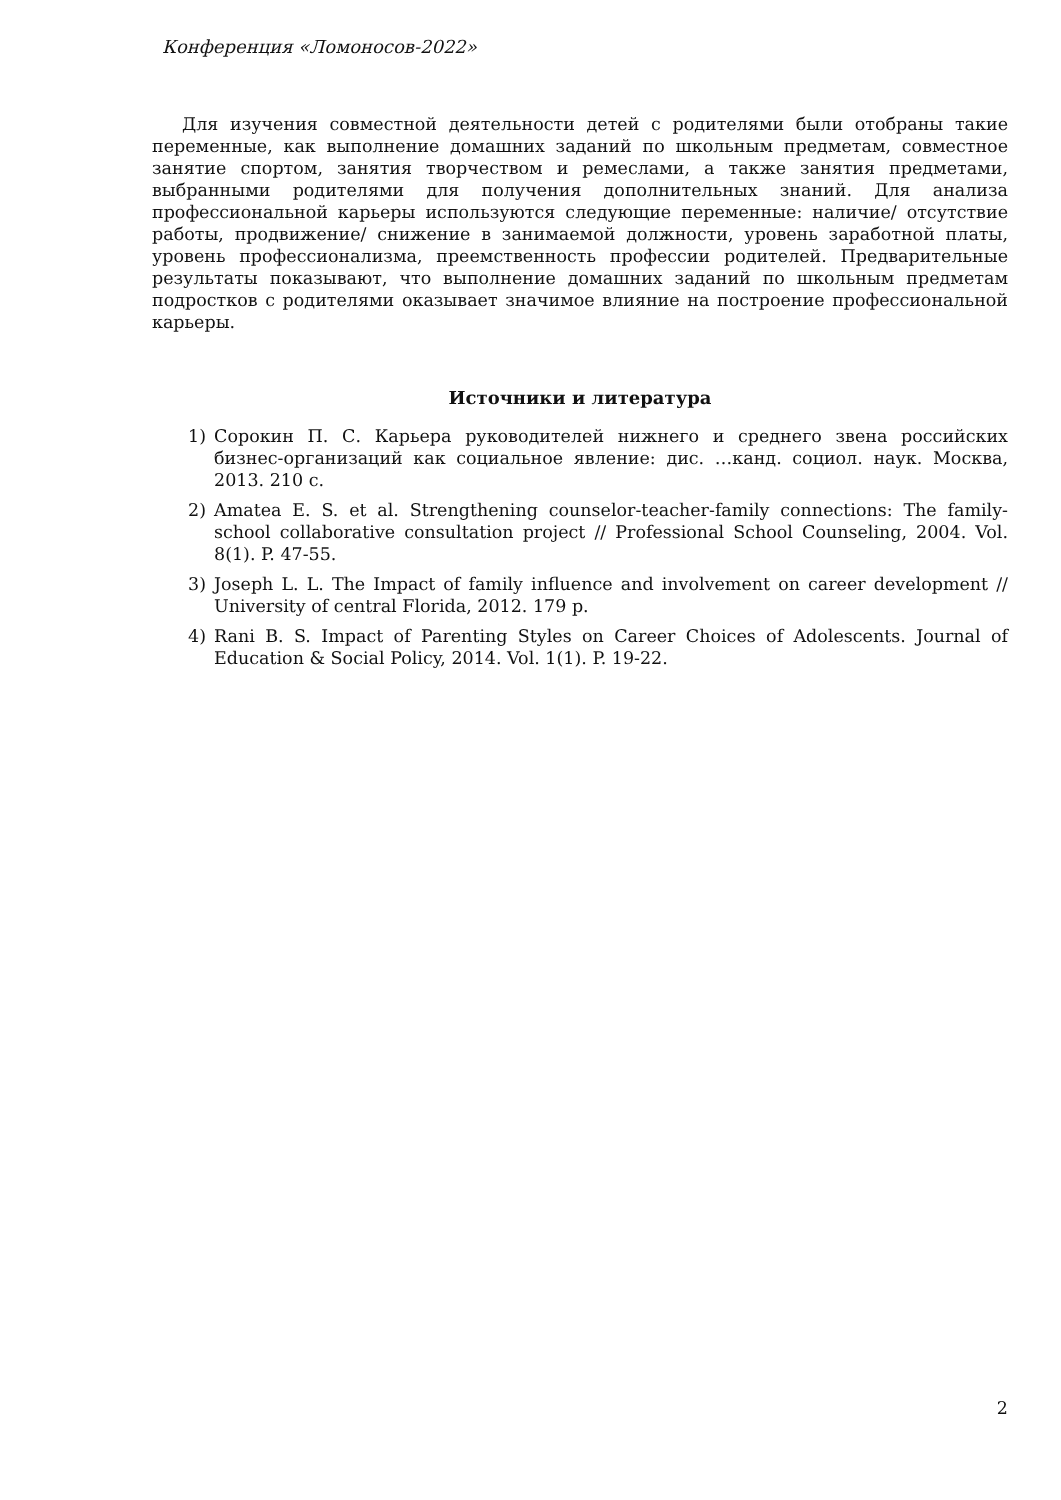Конференция «Ломоносов-2022»
Для изучения совместной деятельности детей с родителями были отобраны такие переменные, как выполнение домашних заданий по школьным предметам, совместное занятие спортом, занятия творчеством и ремеслами, а также занятия предметами, выбранными родителями для получения дополнительных знаний. Для анализа профессиональной карьеры используются следующие переменные: наличие/ отсутствие работы, продвижение/ снижение в занимаемой должности, уровень заработной платы, уровень профессионализма, преемственность профессии родителей. Предварительные результаты показывают, что выполнение домашних заданий по школьным предметам подростков с родителями оказывает значимое влияние на построение профессиональной карьеры.
Источники и литература
1) Сорокин П. С. Карьера руководителей нижнего и среднего звена российских бизнес-организаций как социальное явление: дис. …канд. социол. наук. Москва, 2013. 210 с.
2) Amatea E. S. et al. Strengthening counselor-teacher-family connections: The family-school collaborative consultation project // Professional School Counseling, 2004. Vol. 8(1). P. 47-55.
3) Joseph L. L. The Impact of family influence and involvement on career development // University of central Florida, 2012. 179 p.
4) Rani B. S. Impact of Parenting Styles on Career Choices of Adolescents. Journal of Education & Social Policy, 2014. Vol. 1(1). P. 19-22.
2